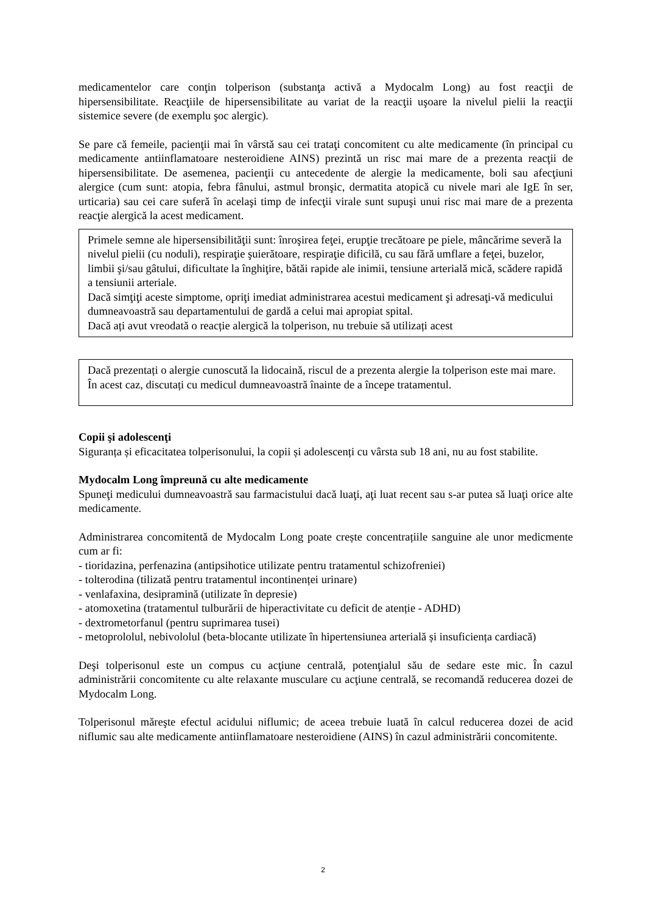medicamentelor care conţin tolperison (substanţa activă a Mydocalm Long) au fost reacţii de hipersensibilitate. Reacţiile de hipersensibilitate au variat de la reacţii uşoare la nivelul pielii la reacţii sistemice severe (de exemplu şoc alergic).
Se pare că femeile, pacienţii mai în vârstă sau cei trataţi concomitent cu alte medicamente (în principal cu medicamente antiinflamatoare nesteroidiene AINS) prezintă un risc mai mare de a prezenta reacţii de hipersensibilitate. De asemenea, pacienţii cu antecedente de alergie la medicamente, boli sau afecţiuni alergice (cum sunt: atopia, febra fânului, astmul bronşic, dermatita atopică cu nivele mari ale IgE în ser, urticaria) sau cei care suferă în acelaşi timp de infecţii virale sunt supuşi unui risc mai mare de a prezenta reacţie alergică la acest medicament.
Primele semne ale hipersensibilităţii sunt: înroşirea feţei, erupţie trecătoare pe piele, mâncărime severă la nivelul pielii (cu noduli), respiraţie şuierătoare, respiraţie dificilă, cu sau fără umflare a feţei, buzelor, limbii şi/sau gâtului, dificultate la înghiţire, bătăi rapide ale inimii, tensiune arterială mică, scădere rapidă a tensiunii arteriale.
Dacă simţiţi aceste simptome, opriţi imediat administrarea acestui medicament şi adresaţi-vă medicului dumneavoastră sau departamentului de gardă a celui mai apropiat spital.
Dacă ați avut vreodată o reacție alergică la tolperison, nu trebuie să utilizați acest
Dacă prezentați o alergie cunoscută la lidocaină, riscul de a prezenta alergie la tolperison este mai mare. În acest caz, discutați cu medicul dumneavoastră înainte de a începe tratamentul.
Copii şi adolescenţi
Siguranța și eficacitatea tolperisonului, la copii și adolescenți cu vârsta sub 18 ani, nu au fost stabilite.
Mydocalm Long împreună cu alte medicamente
Spuneţi medicului dumneavoastră sau farmacistului dacă luaţi, aţi luat recent sau s-ar putea să luaţi orice alte medicamente.
Administrarea concomitentă de Mydocalm Long poate crește concentrațiile sanguine ale unor medicmente cum ar fi:
- tioridazina, perfenazina (antipsihotice utilizate pentru tratamentul schizofreniei)
- tolterodina (tilizată pentru tratamentul incontinenței urinare)
- venlafaxina, desipramină (utilizate în depresie)
- atomoxetina (tratamentul tulburării de hiperactivitate cu deficit de atenție - ADHD)
- dextrometorfanul (pentru suprimarea tusei)
- metoprololul, nebivololul (beta-blocante utilizate în hipertensiunea arterială și insuficiența cardiacă)
Deşi tolperisonul este un compus cu acţiune centrală, potenţialul său de sedare este mic. În cazul administrării concomitente cu alte relaxante musculare cu acţiune centrală, se recomandă reducerea dozei de Mydocalm Long.
Tolperisonul măreşte efectul acidului niflumic; de aceea trebuie luată în calcul reducerea dozei de acid niflumic sau alte medicamente antiinflamatoare nesteroidiene (AINS) în cazul administrării concomitente.
2